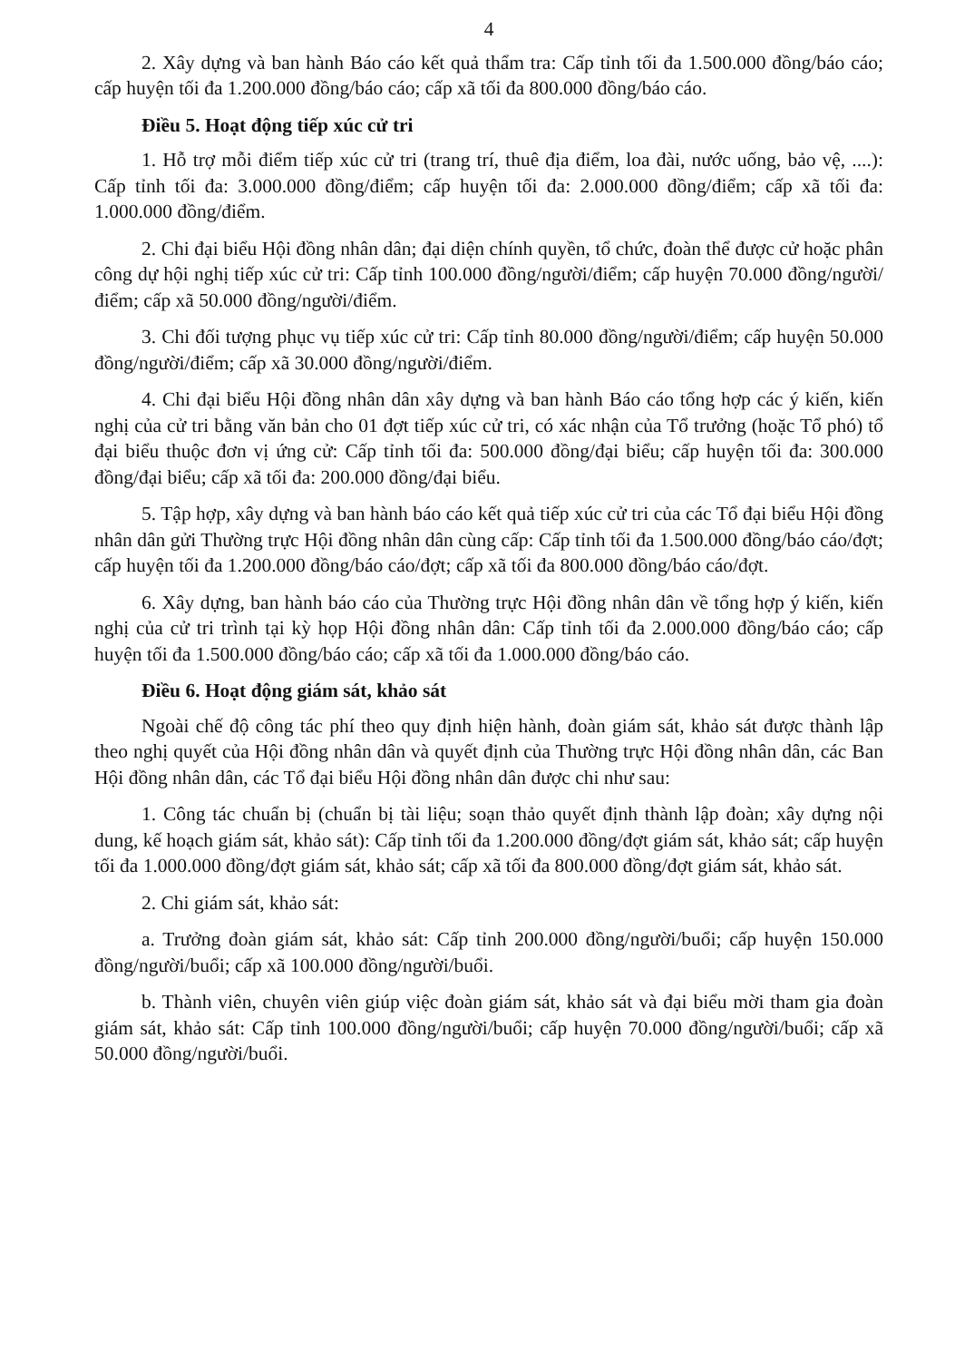4
2. Xây dựng và ban hành Báo cáo kết quả thẩm tra: Cấp tỉnh tối đa 1.500.000 đồng/báo cáo; cấp huyện tối đa 1.200.000 đồng/báo cáo; cấp xã tối đa 800.000 đồng/báo cáo.
Điều 5. Hoạt động tiếp xúc cử tri
1. Hỗ trợ mỗi điểm tiếp xúc cử tri (trang trí, thuê địa điểm, loa đài, nước uống, bảo vệ, ....): Cấp tỉnh tối đa: 3.000.000 đồng/điểm; cấp huyện tối đa: 2.000.000 đồng/điểm; cấp xã tối đa: 1.000.000 đồng/điểm.
2. Chi đại biểu Hội đồng nhân dân; đại diện chính quyền, tổ chức, đoàn thể được cử hoặc phân công dự hội nghị tiếp xúc cử tri: Cấp tỉnh 100.000 đồng/người/điểm; cấp huyện 70.000 đồng/người/điểm; cấp xã 50.000 đồng/người/điểm.
3. Chi đối tượng phục vụ tiếp xúc cử tri: Cấp tỉnh 80.000 đồng/người/điểm; cấp huyện 50.000 đồng/người/điểm; cấp xã 30.000 đồng/người/điểm.
4. Chi đại biểu Hội đồng nhân dân xây dựng và ban hành Báo cáo tổng hợp các ý kiến, kiến nghị của cử tri bằng văn bản cho 01 đợt tiếp xúc cử tri, có xác nhận của Tổ trưởng (hoặc Tổ phó) tổ đại biểu thuộc đơn vị ứng cử: Cấp tỉnh tối đa: 500.000 đồng/đại biểu; cấp huyện tối đa: 300.000 đồng/đại biểu; cấp xã tối đa: 200.000 đồng/đại biểu.
5. Tập hợp, xây dựng và ban hành báo cáo kết quả tiếp xúc cử tri của các Tổ đại biểu Hội đồng nhân dân gửi Thường trực Hội đồng nhân dân cùng cấp: Cấp tỉnh tối đa 1.500.000 đồng/báo cáo/đợt; cấp huyện tối đa 1.200.000 đồng/báo cáo/đợt; cấp xã tối đa 800.000 đồng/báo cáo/đợt.
6. Xây dựng, ban hành báo cáo của Thường trực Hội đồng nhân dân về tổng hợp ý kiến, kiến nghị của cử tri trình tại kỳ họp Hội đồng nhân dân: Cấp tỉnh tối đa 2.000.000 đồng/báo cáo; cấp huyện tối đa 1.500.000 đồng/báo cáo; cấp xã tối đa 1.000.000 đồng/báo cáo.
Điều 6. Hoạt động giám sát, khảo sát
Ngoài chế độ công tác phí theo quy định hiện hành, đoàn giám sát, khảo sát được thành lập theo nghị quyết của Hội đồng nhân dân và quyết định của Thường trực Hội đồng nhân dân, các Ban Hội đồng nhân dân, các Tổ đại biểu Hội đồng nhân dân được chi như sau:
1. Công tác chuẩn bị (chuẩn bị tài liệu; soạn thảo quyết định thành lập đoàn; xây dựng nội dung, kế hoạch giám sát, khảo sát): Cấp tỉnh tối đa 1.200.000 đồng/đợt giám sát, khảo sát; cấp huyện tối đa 1.000.000 đồng/đợt giám sát, khảo sát; cấp xã tối đa 800.000 đồng/đợt giám sát, khảo sát.
2. Chi giám sát, khảo sát:
a. Trưởng đoàn giám sát, khảo sát: Cấp tỉnh 200.000 đồng/người/buổi; cấp huyện 150.000 đồng/người/buổi; cấp xã 100.000 đồng/người/buổi.
b. Thành viên, chuyên viên giúp việc đoàn giám sát, khảo sát và đại biểu mời tham gia đoàn giám sát, khảo sát: Cấp tỉnh 100.000 đồng/người/buổi; cấp huyện 70.000 đồng/người/buổi; cấp xã 50.000 đồng/người/buổi.